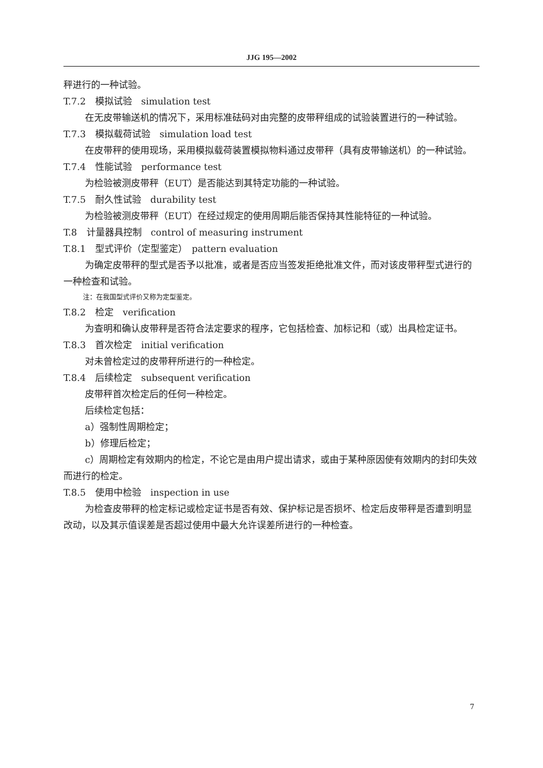JJG 195—2002
秤进行的一种试验。
T.7.2　模拟试验　simulation test
在无皮带输送机的情况下，采用标准砝码对由完整的皮带秤组成的试验装置进行的一种试验。
T.7.3　模拟载荷试验　simulation load test
在皮带秤的使用现场，采用模拟载荷装置模拟物料通过皮带秤（具有皮带输送机）的一种试验。
T.7.4　性能试验　performance test
为检验被测皮带秤（EUT）是否能达到其特定功能的一种试验。
T.7.5　耐久性试验　durability test
为检验被测皮带秤（EUT）在经过规定的使用周期后能否保持其性能特征的一种试验。
T.8　计量器具控制　control of measuring instrument
T.8.1　型式评价（定型鉴定）　pattern evaluation
为确定皮带秤的型式是否予以批准，或者是否应当签发拒绝批准文件，而对该皮带秤型式进行的一种检查和试验。
注：在我国型式评价又称为定型鉴定。
T.8.2　检定　verification
为查明和确认皮带秤是否符合法定要求的程序，它包括检查、加标记和（或）出具检定证书。
T.8.3　首次检定　initial verification
对未曾检定过的皮带秤所进行的一种检定。
T.8.4　后续检定　subsequent verification
皮带秤首次检定后的任何一种检定。
后续检定包括：
a）强制性周期检定；
b）修理后检定；
c）周期检定有效期内的检定，不论它是由用户提出请求，或由于某种原因使有效期内的封印失效而进行的检定。
T.8.5　使用中检验　inspection in use
为检查皮带秤的检定标记或检定证书是否有效、保护标记是否损坏、检定后皮带秤是否遭到明显改动，以及其示值误差是否超过使用中最大允许误差所进行的一种检查。
7